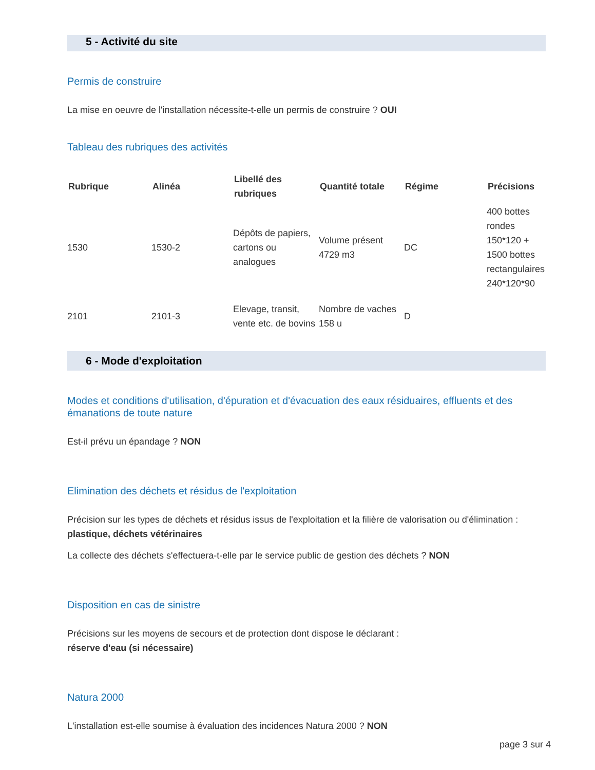5 - Activité du site
Permis de construire
La mise en oeuvre de l'installation nécessite-t-elle un permis de construire ? OUI
Tableau des rubriques des activités
| Rubrique | Alinéa | Libellé des rubriques | Quantité totale | Régime | Précisions |
| --- | --- | --- | --- | --- | --- |
| 1530 | 1530-2 | Dépôts de papiers, cartons ou analogues | Volume présent 4729 m3 | DC | 400 bottes rondes 150*120 + 1500 bottes rectangulaires 240*120*90 |
| 2101 | 2101-3 | Elevage, transit, vente etc. de bovins | Nombre de vaches 158 u | D | |
6 - Mode d'exploitation
Modes et conditions d'utilisation, d'épuration et d'évacuation des eaux résiduaires, effluents et des émanations de toute nature
Est-il prévu un épandage ? NON
Elimination des déchets et résidus de l'exploitation
Précision sur les types de déchets et résidus issus de l'exploitation et la filière de valorisation ou d'élimination :
plastique, déchets vétérinaires
La collecte des déchets s'effectuera-t-elle par le service public de gestion des déchets ? NON
Disposition en cas de sinistre
Précisions sur les moyens de secours et de protection dont dispose le déclarant :
réserve d'eau (si nécessaire)
Natura 2000
L'installation est-elle soumise à évaluation des incidences Natura 2000 ? NON
page 3 sur 4